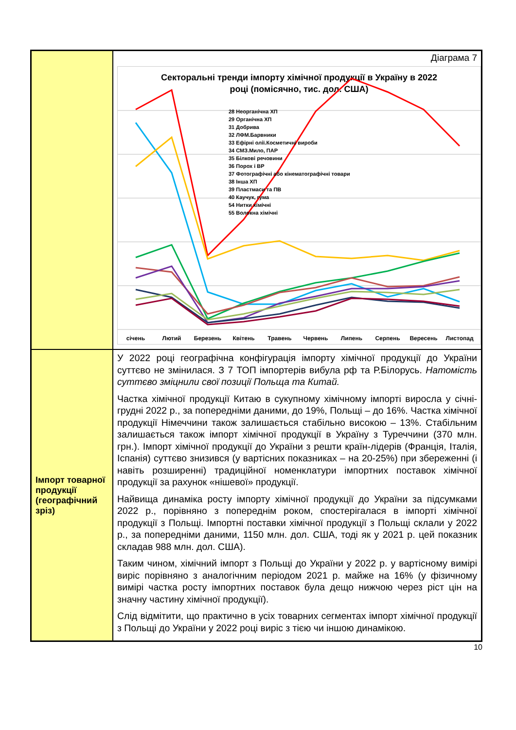| | Діаграма 7 Секторальні тренди імпорту хімічної продукції в Україну в 2022 році (помісячно, тис. дол. США) 28 Неорганічна ХП 29 Органічна ХП 31 Добрива 32 ЛФМ.Барвники 33 Ефірні олії.Косметичні вироби 34 СМЗ.Мило, ПАР 35 Білкові речовини 36 Порох і ВР 37 Фотографічні або кінематографічні товари 38 Інша ХП 39 Пластмаси та ПВ 40 Каучук, гума 54 Нитки хімічні 55 Волокна хімічні січень Лютий Березень Квітень Травень Червень Липень Серпень Вересень Листопад |
| Імпорт товарної продукції (географічний зріз) | У 2022 році географічна конфігурація імпорту хімічної продукції до України суттєво не змінилася. З 7 ТОП імпортерів вибула рф та Р.Білорусь. Натомість суттєво зміцнили свої позиції Польща та Китай. Частка хімічної продукції Китаю в сукупному хімічному імпорті виросла у січні-грудні 2022 р., за попередніми даними, до 19%, Польщі – до 16%. Частка хімічної продукції Німеччини також залишається стабільно високою – 13%. Стабільним залишається також імпорт хімічної продукції в Україну з Туреччини (370 млн. грн.). Імпорт хімічної продукції до України з решти країн-лідерів (Франція, Італія, Іспанія) суттєво знизився (у вартісних показниках – на 20-25%) при збереженні (і навіть розширенні) традиційної номенклатури імпортних поставок хімічної продукції за рахунок «нішевої» продукції. Найвища динаміка росту імпорту хімічної продукції до України за підсумками 2022 р., порівняно з попереднім роком, спостерігалася в імпорті хімічної продукції з Польщі. Імпортні поставки хімічної продукції з Польщі склали у 2022 р., за попередніми даними, 1150 млн. дол. США, тоді як у 2021 р. цей показник складав 988 млн. дол. США). Таким чином, хімічний імпорт з Польщі до України у 2022 р. у вартісному вимірі виріс порівняно з аналогічним періодом 2021 р. майже на 16% (у фізичному вимірі частка росту імпортних поставок була дещо нижчою через ріст цін на значну частину хімічної продукції). Слід відмітити, що практично в усіх товарних сегментах імпорт хімічної продукції з Польщі до України у 2022 році виріс з тією чи іншою динамікою. |
10